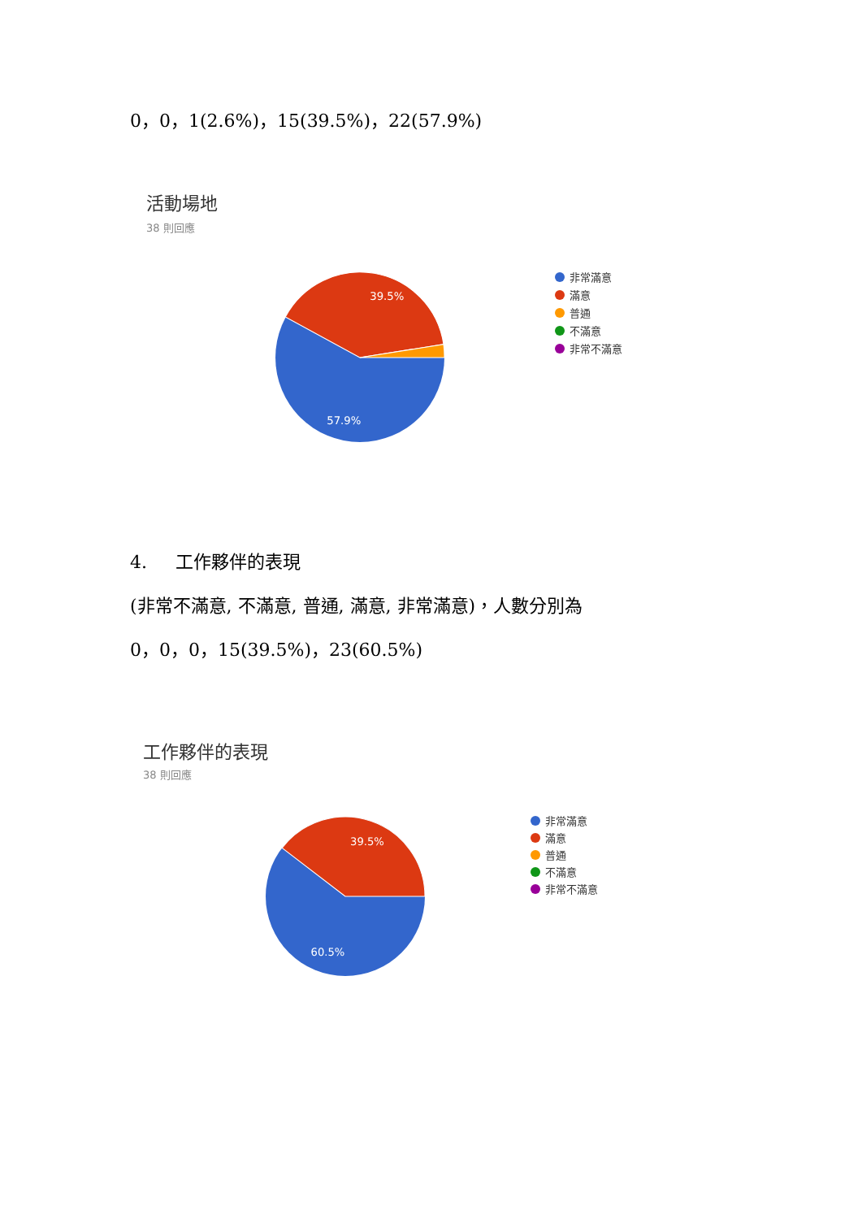0，0，1(2.6%)，15(39.5%)，22(57.9%)
活動場地
38 則回應
39.5%
57.9%
非常滿意
滿意
普通
不滿意
非常不滿意
4. 工作夥伴的表現
(非常不滿意, 不滿意, 普通, 滿意, 非常滿意)，人數分別為
0，0，0，15(39.5%)，23(60.5%)
工作夥伴的表現
38 則回應
39.5%
60.5%
非常滿意
滿意
普通
不滿意
非常不滿意